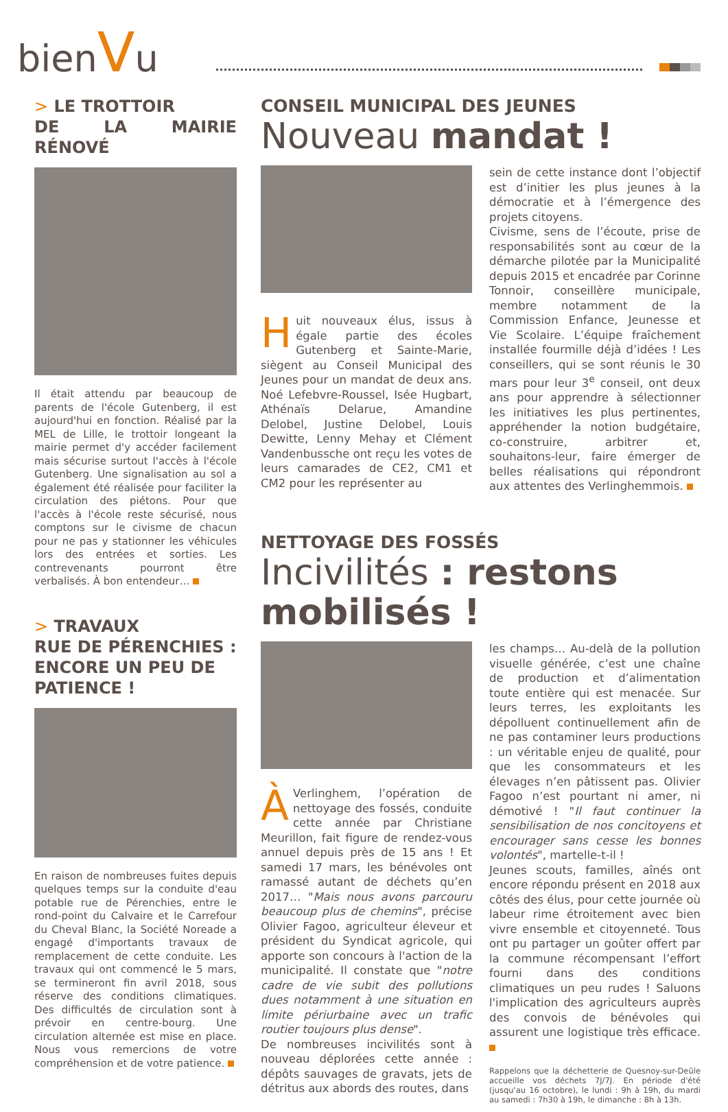bienVu
> LE TROTTOIR
DE LA MAIRIE RÉNOVÉ
Il était attendu par beaucoup de parents de l'école Gutenberg, il est aujourd'hui en fonction. Réalisé par la MEL de Lille, le trottoir longeant la mairie permet d'y accéder facilement mais sécurise surtout l'accès à l'école Gutenberg. Une signalisation au sol a également été réalisée pour faciliter la circulation des piétons. Pour que l'accès à l'école reste sécurisé, nous comptons sur le civisme de chacun pour ne pas y stationner les véhicules lors des entrées et sorties. Les contrevenants pourront être verbalisés. À bon entendeur…
> TRAVAUX
RUE DE PÉRENCHIES :
ENCORE UN PEU DE
PATIENCE !
En raison de nombreuses fuites depuis quelques temps sur la conduite d'eau potable rue de Pérenchies, entre le rond-point du Calvaire et le Carrefour du Cheval Blanc, la Société Noreade a engagé d'importants travaux de remplacement de cette conduite. Les travaux qui ont commencé le 5 mars, se termineront fin avril 2018, sous réserve des conditions climatiques. Des difficultés de circulation sont à prévoir en centre-bourg. Une circulation alternée est mise en place. Nous vous remercions de votre compréhension et de votre patience.
CONSEIL MUNICIPAL DES JEUNES
Nouveau mandat !
Huit nouveaux élus, issus à égale partie des écoles Gutenberg et Sainte-Marie, siègent au Conseil Municipal des Jeunes pour un mandat de deux ans. Noé Lefebvre-Roussel, Isée Hugbart, Athénaïs Delarue, Amandine Delobel, Justine Delobel, Louis Dewitte, Lenny Mehay et Clément Vandenbussche ont reçu les votes de leurs camarades de CE2, CM1 et CM2 pour les représenter au
sein de cette instance dont l’objectif est d’initier les plus jeunes à la démocratie et à l’émergence des projets citoyens.
Civisme, sens de l’écoute, prise de responsabilités sont au cœur de la démarche pilotée par la Municipalité depuis 2015 et encadrée par Corinne Tonnoir, conseillère municipale, membre notamment de la Commission Enfance, Jeunesse et Vie Scolaire. L’équipe fraîchement installée fourmille déjà d’idées ! Les conseillers, qui se sont réunis le 30 mars pour leur 3<sup>e</sup> conseil, ont deux ans pour apprendre à sélectionner les initiatives les plus pertinentes, appréhender la notion budgétaire, co-construire, arbitrer et, souhaitons-leur, faire émerger de belles réalisations qui répondront aux attentes des Verlinghemmois.
NETTOYAGE DES FOSSÉS
Incivilités : restons mobilisés !
ÀVerlinghem, l’opération de nettoyage des fossés, conduite cette année par Christiane Meurillon, fait figure de rendez-vous annuel depuis près de 15 ans ! Et samedi 17 mars, les bénévoles ont ramassé autant de déchets qu’en 2017… "Mais nous avons parcouru beaucoup plus de chemins", précise Olivier Fagoo, agriculteur éleveur et président du Syndicat agricole, qui apporte son concours à l'action de la municipalité. Il constate que "notre cadre de vie subit des pollutions dues notamment à une situation en limite périurbaine avec un trafic routier toujours plus dense".
De nombreuses incivilités sont à nouveau déplorées cette année : dépôts sauvages de gravats, jets de détritus aux abords des routes, dans
les champs… Au-delà de la pollution visuelle générée, c’est une chaîne de production et d’alimentation toute entière qui est menacée. Sur leurs terres, les exploitants les dépolluent continuellement afin de ne pas contaminer leurs productions : un véritable enjeu de qualité, pour que les consommateurs et les élevages n’en pâtissent pas. Olivier Fagoo n’est pourtant ni amer, ni démotivé ! "Il faut continuer la sensibilisation de nos concitoyens et encourager sans cesse les bonnes volontés", martelle-t-il !
Jeunes scouts, familles, aînés ont encore répondu présent en 2018 aux côtés des élus, pour cette journée où labeur rime étroitement avec bien vivre ensemble et citoyenneté. Tous ont pu partager un goûter offert par la commune récompensant l’effort fourni dans des conditions climatiques un peu rudes ! Saluons l'implication des agriculteurs auprès des convois de bénévoles qui assurent une logistique très efficace.
Rappelons que la déchetterie de Quesnoy-sur-Deûle accueille vos déchets 7J/7J. En période d'été (jusqu'au 16 octobre), le lundi : 9h à 19h, du mardi au samedi : 7h30 à 19h, le dimanche : 8h à 13h.